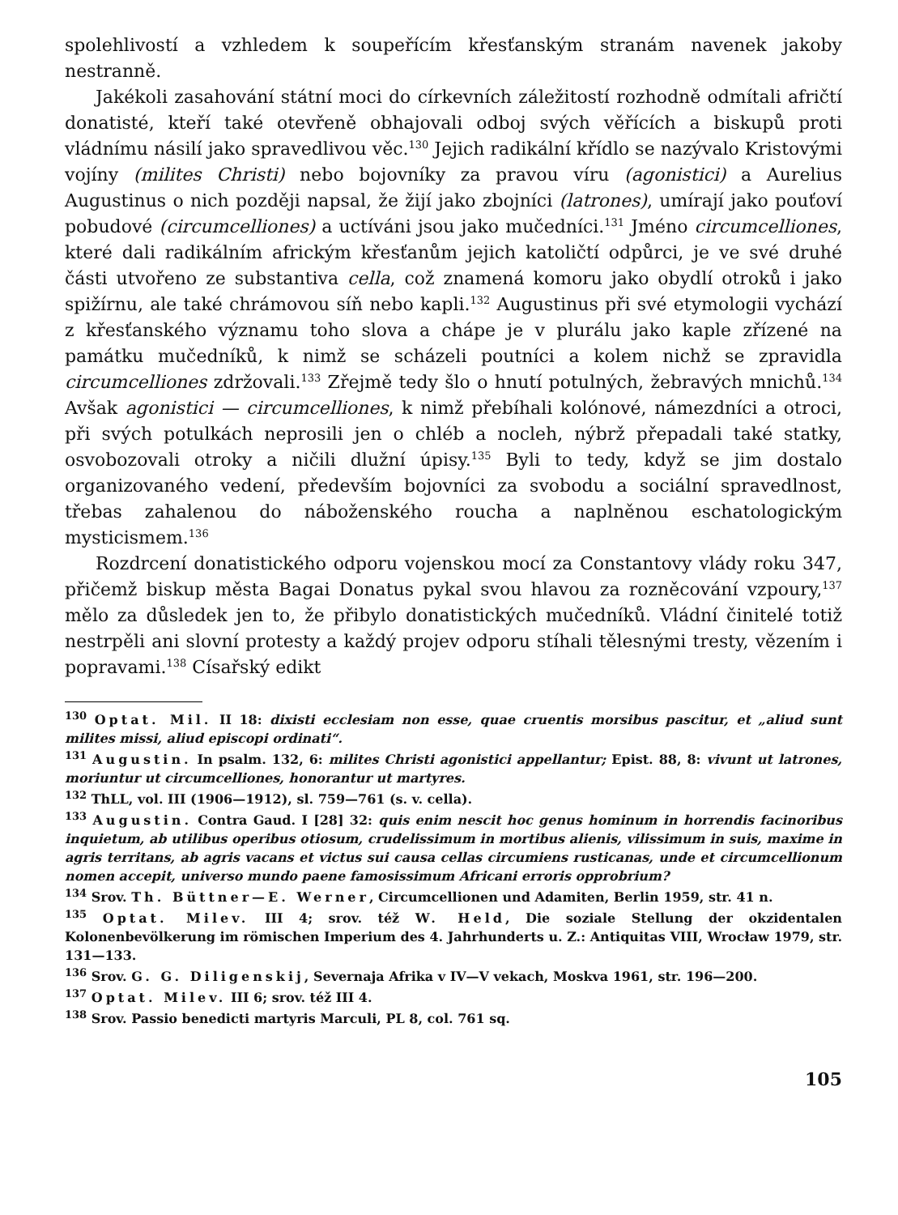spolehlivostí a vzhledem k soupeřícím křesťanským stranám navenek jakoby nestranně.
Jakékoli zasahování státní moci do církevních záležitostí rozhodně odmítali afričtí donatisté, kteří také otevřeně obhajovali odboj svých věřících a biskupů proti vládnímu násilí jako spravedlivou věc.<sup>130</sup> Jejich radikální křídlo se nazývalo Kristovými vojíny (milites Christi) nebo bojovníky za pravou víru (agonistici) a Aurelius Augustinus o nich později napsal, že žijí jako zbojníci (latrones), umírají jako pouťoví pobudové (circumcelliones) a uctíváni jsou jako mučedníci.<sup>131</sup> Jméno circumcelliones, které dali radikálním africkým křesťanům jejich katoličtí odpůrci, je ve své druhé části utvořeno ze substantiva cella, což znamená komoru jako obydlí otroků i jako spižírnu, ale také chrámovou síň nebo kapli.<sup>132</sup> Augustinus při své etymologii vychází z křesťanského významu toho slova a chápe je v plurálu jako kaple zřízené na památku mučedníků, k nimž se scházeli poutníci a kolem nichž se zpravidla circumcelliones zdržovali.<sup>133</sup> Zřejmě tedy šlo o hnutí potulných, žebravých mnichů.<sup>134</sup> Avšak agonistici — circumcelliones, k nimž přebíhali kolónové, námezdníci a otroci, při svých potulkách neprosili jen o chléb a nocleh, nýbrž přepadali také statky, osvobozovali otroky a ničili dlužní úpisy.<sup>135</sup> Byli to tedy, když se jim dostalo organizovaného vedení, především bojovníci za svobodu a sociální spravedlnost, třebas zahalenou do náboženského roucha a naplněnou eschatologickým mysticismem.<sup>136</sup>
Rozdrcení donatistického odporu vojenskou mocí za Constantovy vlády roku 347, přičemž biskup města Bagai Donatus pykal svou hlavou za rozněcování vzpoury,<sup>137</sup> mělo za důsledek jen to, že přibylo donatistických mučedníků. Vládní činitelé totiž nestrpěli ani slovní protesty a každý projev odporu stíhali tělesnými tresty, vězením i popravami.<sup>138</sup> Císařský edikt
<sup>130</sup> Optat. Mil. II 18: dixisti ecclesiam non esse, quae cruentis morsibus pascitur, et „aliud sunt milites missi, aliud episcopi ordinati“.
<sup>131</sup> Augustin. In psalm. 132, 6: milites Christi agonistici appellantur; Epist. 88, 8: vivunt ut latrones, moriuntur ut circumcelliones, honorantur ut martyres.
<sup>132</sup> ThLL, vol. III (1906—1912), sl. 759—761 (s. v. cella).
<sup>133</sup> Augustin. Contra Gaud. I [28] 32: quis enim nescit hoc genus hominum in horrendis facinoribus inquietum, ab utilibus operibus otiosum, crudelissimum in mortibus alienis, vilissimum in suis, maxime in agris territans, ab agris vacans et victus sui causa cellas circumiens rusticanas, unde et circumcellionum nomen accepit, universo mundo paene famosissimum Africani erroris opprobrium?
<sup>134</sup> Srov. Th. Büttner—E. Werner, Circumcellionen und Adamiten, Berlin 1959, str. 41 n.
<sup>135</sup> Optat. Milev. III 4; srov. též W. Held, Die soziale Stellung der okzidentalen Kolonenbevölkerung im römischen Imperium des 4. Jahrhunderts u. Z.: Antiquitas VIII, Wrocław 1979, str. 131—133.
<sup>136</sup> Srov. G. G. Diligenskij, Severnaja Afrika v IV—V vekach, Moskva 1961, str. 196—200.
<sup>137</sup> Optat. Milev. III 6; srov. též III 4.
<sup>138</sup> Srov. Passio benedicti martyris Marculi, PL 8, col. 761 sq.
105